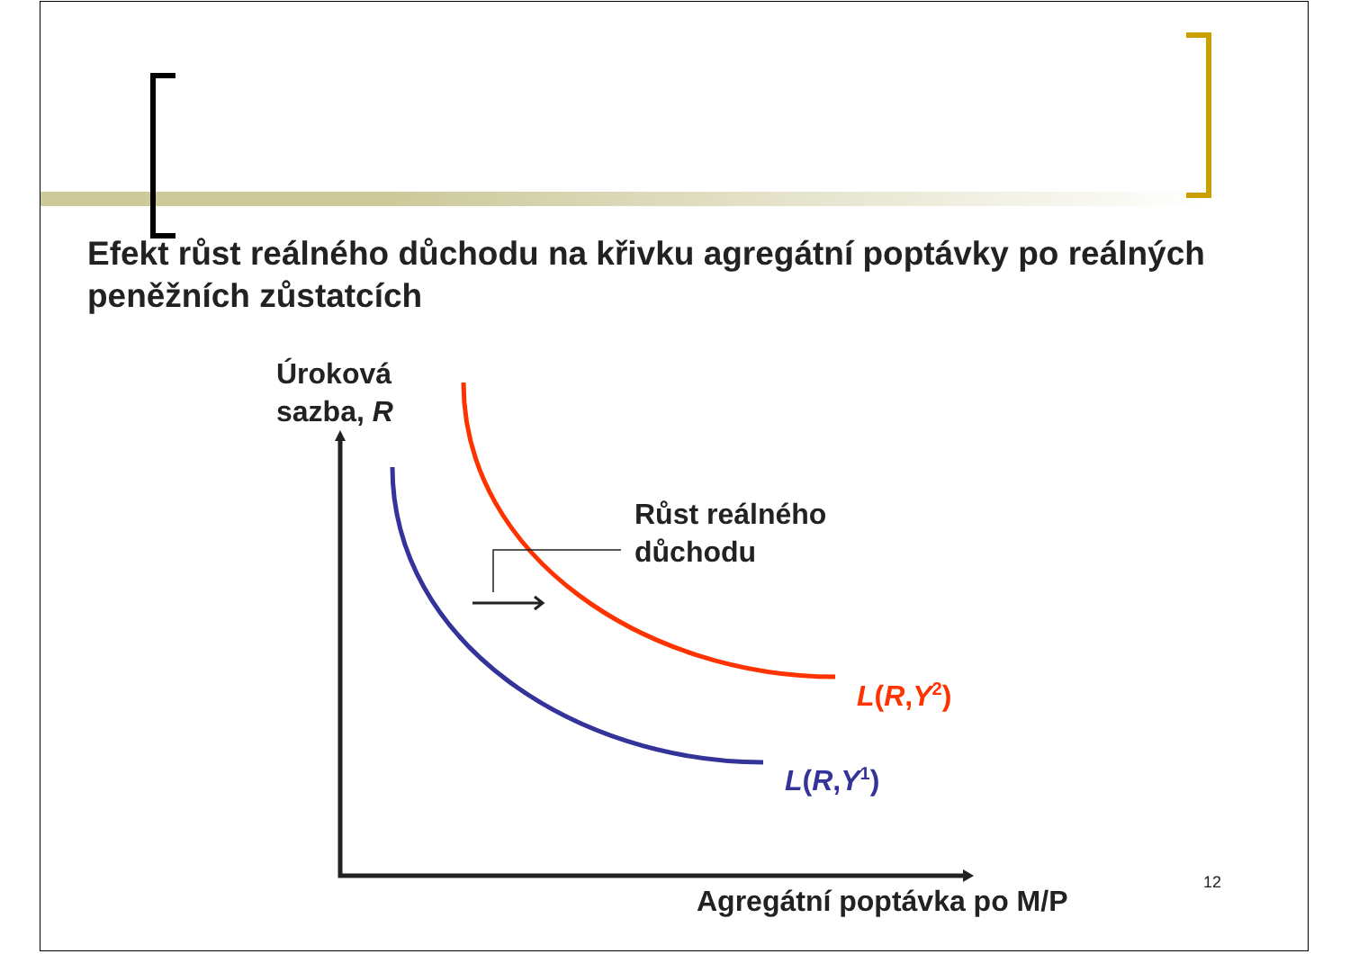Efekt růst reálného důchodu na křivku agregátní poptávky po reálných peněžních zůstatcích
Úroková
sazba, R
Růst reálného
důchodu
L(R,Y<sup>2</sup>)
L(R,Y<sup>1</sup>)
Agregátní poptávka po M/P 12